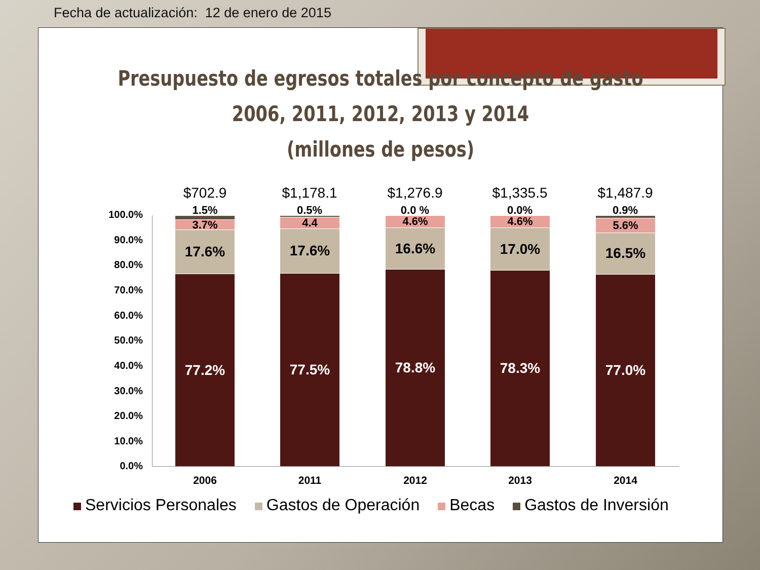Fecha de actualización: 12 de enero de 2015
Presupuesto de egresos totales por concepto de gasto 2006, 2011, 2012, 2013 y 2014
(millones de pesos)
100.0%
90.0%
80.0%
70.0%
60.0%
50.0%
40.0%
30.0%
20.0%
10.0%
0.0%
77.2%
17.6%
3.7%
$702.9
1.5%
2006
77.5%
17.6%
4.4
$1,178.1
0.5%
2011
78.8%
16.6%
4.6%
$1,276.9
0.0 %
2012
78.3%
17.0%
4.6%
$1,335.5
0.0%
2013
77.0%
16.5%
5.6%
$1,487.9
0.9%
2014
Servicios Personales Gastos de Operación Becas Gastos de Inversión